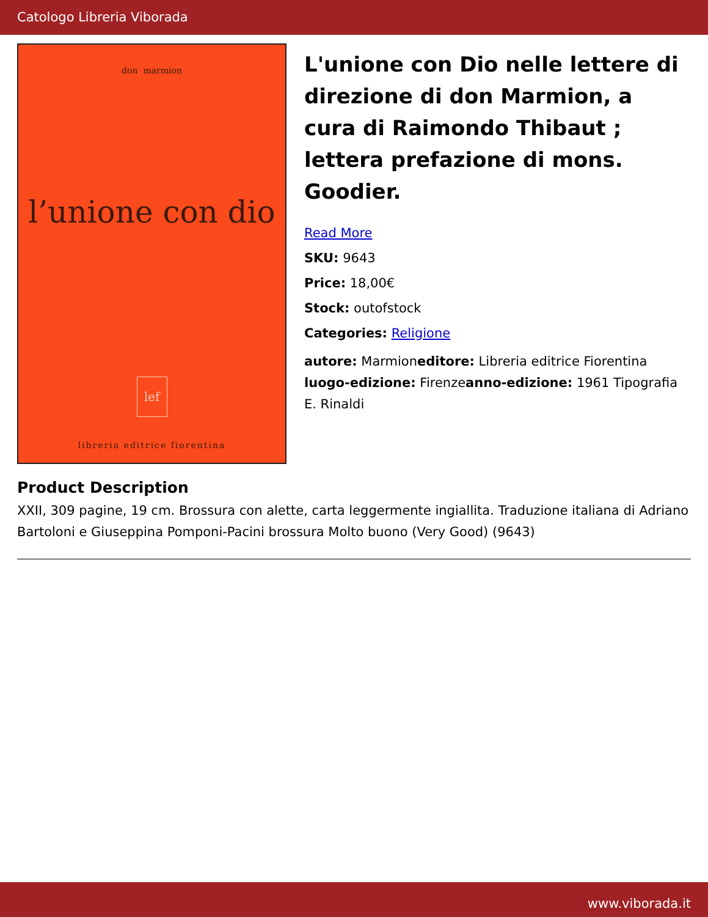Catologo Libreria Viborada
don marmion
l’unione con dio
lef
libreria editrice fiorentina
L'unione con Dio nelle lettere di direzione di don Marmion, a cura di Raimondo Thibaut ; lettera prefazione di mons. Goodier.
Read More
SKU: 9643
Price: 18,00€
Stock: outofstock
Categories: Religione
autore: Marmioneditore: Libreria editrice Fiorentina luogo-edizione: Firenzeanno-edizione: 1961 Tipografia E. Rinaldi
Product Description
XXII, 309 pagine, 19 cm. Brossura con alette, carta leggermente ingiallita. Traduzione italiana di Adriano Bartoloni e Giuseppina Pomponi-Pacini brossura Molto buono (Very Good) (9643)
www.viborada.it